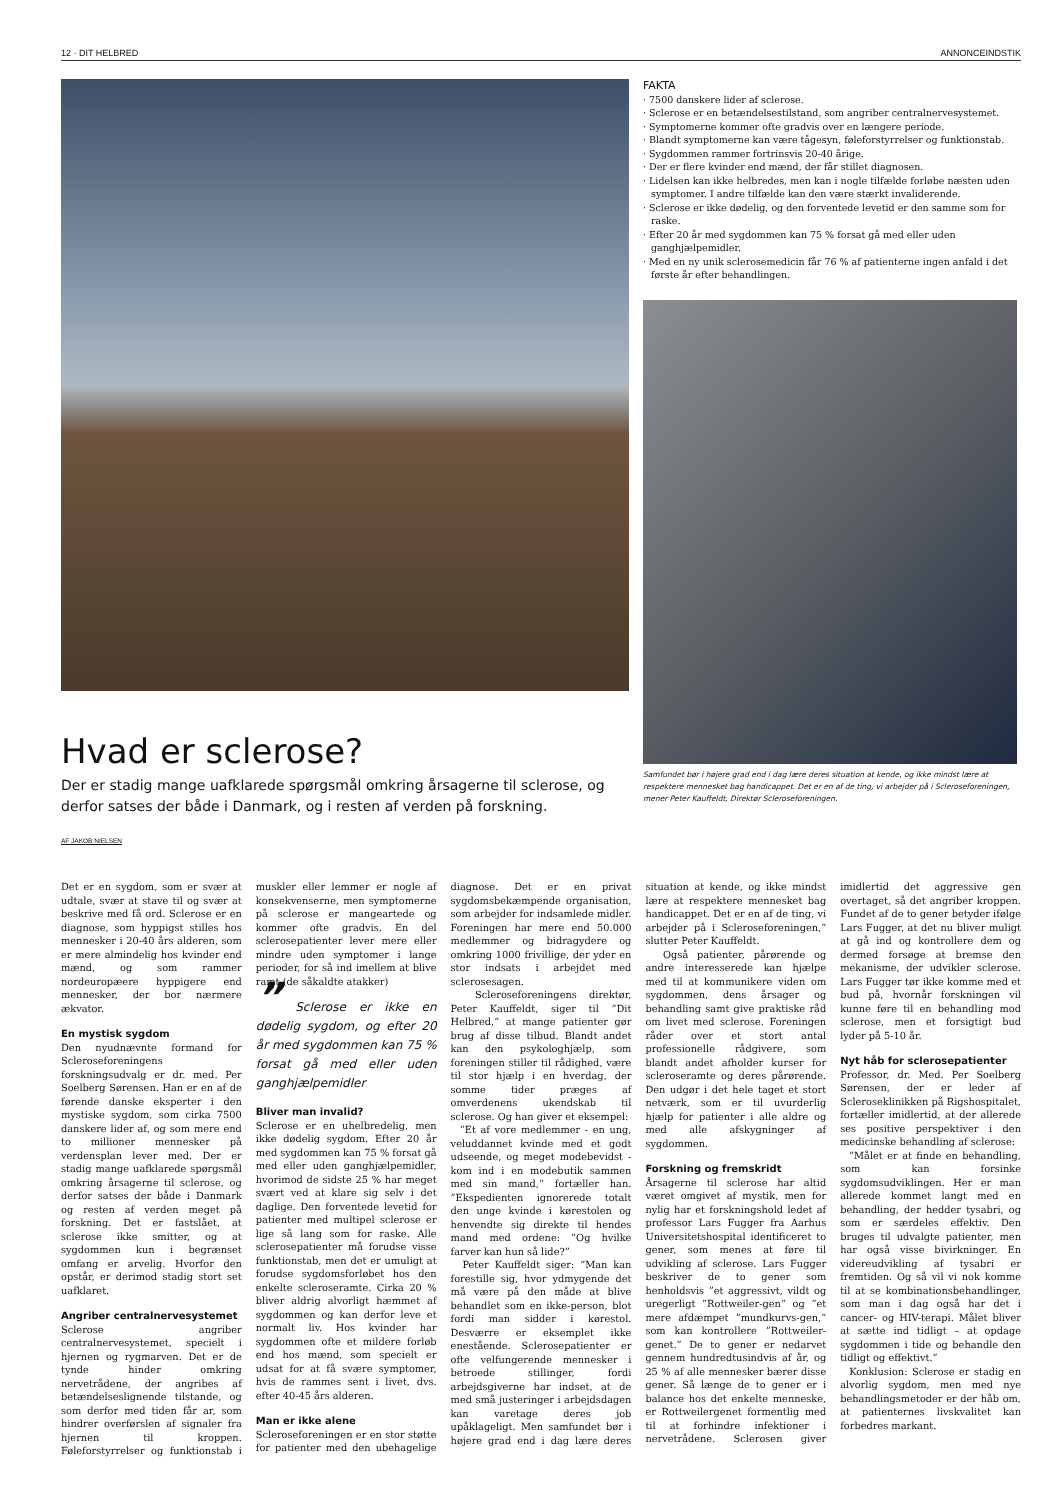12 · DIT HELBRED ANNONCEINDSTIK
Hvad er sclerose?
Der er stadig mange uafklarede spørgsmål omkring årsagerne til sclerose, og derfor satses der både i Danmark, og i resten af verden på forskning.
FAKTA
· 7500 danskere lider af sclerose.
· Sclerose er en betændelsestilstand, som angriber centralnervesystemet.
· Symptomerne kommer ofte gradvis over en længere periode.
· Blandt symptomerne kan være tågesyn, føleforstyrrelser og funktionstab.
· Sygdommen rammer fortrinsvis 20-40 årige.
· Der er flere kvinder end mænd, der får stillet diagnosen.
· Lidelsen kan ikke helbredes, men kan i nogle tilfælde forløbe næsten uden symptomer. I andre tilfælde kan den være stærkt invaliderende.
· Sclerose er ikke dødelig, og den forventede levetid er den samme som for raske.
· Efter 20 år med sygdommen kan 75 % forsat gå med eller uden ganghjælpemidler.
· Med en ny unik sclerosemedicin får 76 % af patienterne ingen anfald i det første år efter behandlingen.
Samfundet bør i højere grad end i dag lære deres situation at kende, og ikke mindst lære at respektere mennesket bag handicappet. Det er en af de ting, vi arbejder på i Scleroseforeningen, mener Peter Kauffeldt, Direktør Scleroseforeningen.
AF JAKOB NIELSEN
Det er en sygdom, som er svær at udtale, svær at stave til og svær at beskrive med få ord. Sclerose er en diagnose, som hyppigst stilles hos mennesker i 20-40 års alderen, som er mere almindelig hos kvinder end mænd, og som rammer nordeuropæere hyppigere end mennesker, der bor nærmere ækvator.
En mystisk sygdom
Den nyudnævnte formand for Scleroseforeningens forskningsudvalg er dr. med. Per Soelberg Sørensen. Han er en af de førende danske eksperter i den mystiske sygdom, som cirka 7500 danskere lider af, og som mere end to millioner mennesker på verdensplan lever med. Der er stadig mange uafklarede spørgsmål omkring årsagerne til sclerose, og derfor satses der både i Danmark og resten af verden meget på forskning. Det er fastslået, at sclerose ikke smitter, og at sygdommen kun i begrænset omfang er arvelig. Hvorfor den opstår, er derimod stadig stort set uafklaret.
Angriber centralnervesystemet
Sclerose angriber centralnervesystemet, specielt i hjernen og rygmarven. Det er de tynde hinder omkring nervetrådene, der angribes af betændelseslignende tilstande, og som derfor med tiden får ar, som hindrer overførslen af signaler fra hjernen til kroppen. Føleforstyrrelser og funktionstab i muskler eller lemmer er nogle af konsekvenserne, men symptomerne på sclerose er mangeartede og kommer ofte gradvis. En del sclerosepatienter lever mere eller mindre uden symptomer i lange perioder, for så ind imellem at blive ramt (de såkaldte atakker)
” Sclerose er ikke en dødelig sygdom, og efter 20 år med sygdommen kan 75 % forsat gå med eller uden ganghjælpemidler
Bliver man invalid?
Sclerose er en uhelbredelig, men ikke dødelig sygdom. Efter 20 år med sygdommen kan 75 % forsat gå med eller uden ganghjælpemidler, hvorimod de sidste 25 % har meget svært ved at klare sig selv i det daglige. Den forventede levetid for patienter med multipel sclerose er lige så lang som for raske. Alle sclerosepatienter må forudse visse funktionstab, men det er umuligt at forudse sygdomsforløbet hos den enkelte scleroseramte. Cirka 20 % bliver aldrig alvorligt hæmmet af sygdommen og kan derfor leve et normalt liv. Hos kvinder har sygdommen ofte et mildere forløb end hos mænd, som specielt er udsat for at få svære symptomer, hvis de rammes sent i livet, dvs. efter 40-45 års alderen.
Man er ikke alene
Scleroseforeningen er en stor støtte for patienter med den ubehagelige diagnose. Det er en privat sygdomsbekæmpende organisation, som arbejder for indsamlede midler. Foreningen har mere end 50.000 medlemmer og bidragydere og omkring 1000 frivillige, der yder en stor indsats i arbejdet med sclerosesagen.
Scleroseforeningens direktør, Peter Kauffeldt, siger til ”Dit Helbred,” at mange patienter gør brug af disse tilbud. Blandt andet kan den psykologhjælp, som foreningen stiller til rådighed, være til stor hjælp i en hverdag, der somme tider præges af omverdenens ukendskab til sclerose. Og han giver et eksempel:
”Et af vore medlemmer - en ung, veluddannet kvinde med et godt udseende, og meget modebevidst - kom ind i en modebutik sammen med sin mand,” fortæller han. ”Ekspedienten ignorerede totalt den unge kvinde i kørestolen og henvendte sig direkte til hendes mand med ordene: ”Og hvilke farver kan hun så lide?”
Peter Kauffeldt siger: ”Man kan forestille sig, hvor ydmygende det må være på den måde at blive behandlet som en ikke-person, blot fordi man sidder i kørestol. Desværre er eksemplet ikke enestående. Sclerosepatienter er ofte velfungerende mennesker i betroede stillinger, fordi arbejdsgiverne har indset, at de med små justeringer i arbejdsdagen kan varetage deres job upåklageligt. Men samfundet bør i højere grad end i dag lære deres situation at kende, og ikke mindst lære at respektere mennesket bag handicappet. Det er en af de ting, vi arbejder på i Scleroseforeningen,” slutter Peter Kauffeldt.
Også patienter, pårørende og andre interesserede kan hjælpe med til at kommunikere viden om sygdommen, dens årsager og behandling samt give praktiske råd om livet med sclerose. Foreningen råder over et stort antal professionelle rådgivere, som blandt andet afholder kurser for scleroseramte og deres pårørende. Den udgør i det hele taget et stort netværk, som er til uvurderlig hjælp for patienter i alle aldre og med alle afskygninger af sygdommen.
Forskning og fremskridt
Årsagerne til sclerose har altid været omgivet af mystik, men for nylig har et forskningshold ledet af professor Lars Fugger fra Aarhus Universitetshospital identificeret to gener, som menes at føre til udvikling af sclerose. Lars Fugger beskriver de to gener som henholdsvis ”et aggressivt, vildt og uregerligt ”Rottweiler-gen” og ”et mere afdæmpet ”mundkurvs-gen,” som kan kontrollere ”Rottweiler-genet.” De to gener er nedarvet gennem hundredtusindvis af år, og 25 % af alle mennesker bærer disse gener. Så længe de to gener er i balance hos det enkelte menneske, er Rottweilergenet formentlig med til at forhindre infektioner i nervetrådene. Sclerosen giver imidlertid det aggressive gen overtaget, så det angriber kroppen. Fundet af de to gener betyder ifølge Lars Fugger, at det nu bliver muligt at gå ind og kontrollere dem og dermed forsøge at bremse den mekanisme, der udvikler sclerose. Lars Fugger tør ikke komme med et bud på, hvornår forskningen vil kunne føre til en behandling mod sclerose, men et forsigtigt bud lyder på 5-10 år.
Nyt håb for sclerosepatienter
Professor, dr. Med. Per Soelberg Sørensen, der er leder af Scleroseklinikken på Rigshospitalet, fortæller imidlertid, at der allerede ses positive perspektiver i den medicinske behandling af sclerose:
”Målet er at finde en behandling, som kan forsinke sygdomsudviklingen. Her er man allerede kommet langt med en behandling, der hedder tysabri, og som er særdeles effektiv. Den bruges til udvalgte patienter, men har også visse bivirkninger. En videreudvikling af tysabri er fremtiden. Og så vil vi nok komme til at se kombinationsbehandlinger, som man i dag også har det i cancer- og HIV-terapi. Målet bliver at sætte ind tidligt – at opdage sygdommen i tide og behandle den tidligt og effektivt.”
Konklusion: Sclerose er stadig en alvorlig sygdom, men med nye behandlingsmetoder er der håb om, at patienternes livskvalitet kan forbedres markant.